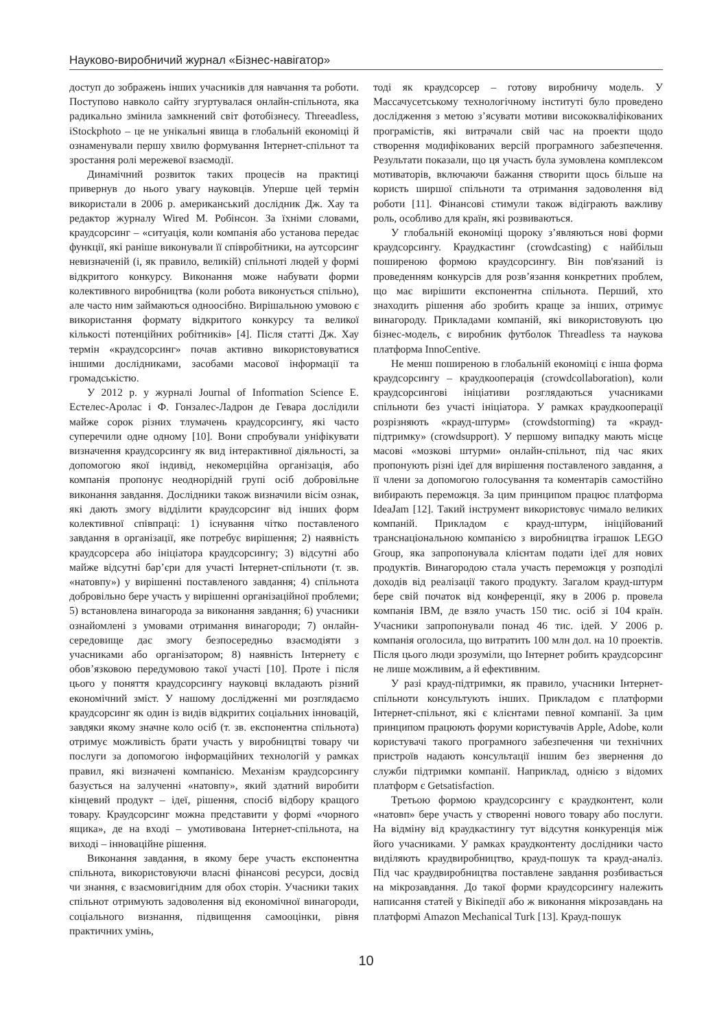Науково-виробничий журнал «Бізнес-навігатор»
доступ до зображень інших учасників для навчання та роботи. Поступово навколо сайту згуртувалася онлайн-спільнота, яка радикально змінила замкнений світ фотобізнесу. Threeadless, iStockphoto – це не унікальні явища в глобальній економіці й ознаменували першу хвилю формування Інтернет-спільнот та зростання ролі мережевої взаємодії.
Динамічний розвиток таких процесів на практиці привернув до нього увагу науковців. Уперше цей термін використали в 2006 р. американський дослідник Дж. Хау та редактор журналу Wired М. Робінсон. За їхніми словами, краудсорсинг – «ситуація, коли компанія або установа передає функції, які раніше виконували її співробітники, на аутсорсинг невизначеній (і, як правило, великій) спільноті людей у формі відкритого конкурсу. Виконання може набувати форми колективного виробництва (коли робота виконується спільно), але часто ним займаються одноосібно. Вирішальною умовою є використання формату відкритого конкурсу та великої кількості потенційних робітників» [4]. Після статті Дж. Хау термін «краудсорсинг» почав активно використовуватися іншими дослідниками, засобами масової інформації та громадськістю.
У 2012 р. у журналі Journal of Information Science Е. Естелес-Аролас і Ф. Гонзалес-Ладрон де Гевара дослідили майже сорок різних тлумачень краудсорсингу, які часто суперечили одне одному [10]. Вони спробували уніфікувати визначення краудсорсингу як вид інтерактивної діяльності, за допомогою якої індивід, некомерційна організація, або компанія пропонує неоднорідній групі осіб добровільне виконання завдання. Дослідники також визначили вісім ознак, які дають змогу відділити краудсорсинг від інших форм колективної співпраці: 1) існування чітко поставленого завдання в організації, яке потребує вирішення; 2) наявність краудсорсера або ініціатора краудсорсингу; 3) відсутні або майже відсутні бар’єри для участі Інтернет-спільноти (т. зв. «натовпу») у вирішенні поставленого завдання; 4) спільнота добровільно бере участь у вирішенні організаційної проблеми; 5) встановлена винагорода за виконання завдання; 6) учасники ознайомлені з умовами отримання винагороди; 7) онлайн-середовище дає змогу безпосередньо взаємодіяти з учасниками або організатором; 8) наявність Інтернету є обов’язковою передумовою такої участі [10]. Проте і після цього у поняття краудсорсингу науковці вкладають різний економічний зміст. У нашому дослідженні ми розглядаємо краудсорсинг як один із видів відкритих соціальних інновацій, завдяки якому значне коло осіб (т. зв. експонентна спільнота) отримує можливість брати участь у виробництві товару чи послуги за допомогою інформаційних технологій у рамках правил, які визначені компанією. Механізм краудсорсингу базується на залученні «натовпу», який здатний виробити кінцевий продукт – ідеї, рішення, спосіб відбору кращого товару. Краудсорсинг можна представити у формі «чорного ящика», де на вході – умотивована Інтернет-спільнота, на виході – інноваційне рішення.
Виконання завдання, в якому бере участь експонентна спільнота, використовуючи власні фінансові ресурси, досвід чи знання, є взаємовигідним для обох сторін. Учасники таких спільнот отримують задоволення від економічної винагороди, соціального визнання, підвищення самооцінки, рівня практичних умінь,
тоді як краудсорсер – готову виробничу модель. У Массачусетському технологічному інституті було проведено дослідження з метою з’ясувати мотиви висококваліфікованих програмістів, які витрачали свій час на проекти щодо створення модифікованих версій програмного забезпечення. Результати показали, що ця участь була зумовлена комплексом мотиваторів, включаючи бажання створити щось більше на користь ширшої спільноти та отримання задоволення від роботи [11]. Фінансові стимули також відіграють важливу роль, особливо для країн, які розвиваються.
У глобальній економіці щороку з’являються нові форми краудсорсингу. Краудкастинг (crowdcasting) є найбільш поширеною формою краудсорсингу. Він пов'язаний із проведенням конкурсів для розв’язання конкретних проблем, що має вирішити експонентна спільнота. Перший, хто знаходить рішення або зробить краще за інших, отримує винагороду. Прикладами компаній, які використовують цю бізнес-модель, є виробник футболок Threadless та наукова платформа InnoCentive.
Не менш поширеною в глобальній економіці є інша форма краудсорсингу – краудкооперація (crowdcollaboration), коли краудсорсингові ініціативи розглядаються учасниками спільноти без участі ініціатора. У рамках краудкооперації розрізняють «крауд-штурм» (crowdstorming) та «крауд-підтримку» (crowdsupport). У першому випадку мають місце масові «мозкові штурми» онлайн-спільнот, під час яких пропонують різні ідеї для вирішення поставленого завдання, а її члени за допомогою голосування та коментарів самостійно вибирають переможця. За цим принципом працює платформа IdeaJam [12]. Такий інструмент використовує чимало великих компаній. Прикладом є крауд-штурм, ініційований транснаціональною компанією з виробництва іграшок LEGO Group, яка запропонувала клієнтам подати ідеї для нових продуктів. Винагородою стала участь переможця у розподілі доходів від реалізації такого продукту. Загалом крауд-штурм бере свій початок від конференції, яку в 2006 р. провела компанія IBM, де взяло участь 150 тис. осіб зі 104 країн. Учасники запропонували понад 46 тис. ідей. У 2006 р. компанія оголосила, що витратить 100 млн дол. на 10 проектів. Після цього люди зрозуміли, що Інтернет робить краудсорсинг не лише можливим, а й ефективним.
У разі крауд-підтримки, як правило, учасники Інтернет-спільноти консультують інших. Прикладом є платформи Інтернет-спільнот, які є клієнтами певної компанії. За цим принципом працюють форуми користувачів Apple, Adobe, коли користувачі такого програмного забезпечення чи технічних пристроїв надають консультації іншим без звернення до служби підтримки компанії. Наприклад, однією з відомих платформ є Getsatisfaction.
Третьою формою краудсорсингу є краудконтент, коли «натовп» бере участь у створенні нового товару або послуги. На відміну від краудкастингу тут відсутня конкуренція між його учасниками. У рамках краудконтенту дослідники часто виділяють краудвиробництво, крауд-пошук та крауд-аналіз. Під час краудвиробництва поставлене завдання розбивається на мікрозавдання. До такої форми краудсорсингу належить написання статей у Вікіпедії або ж виконання мікрозавдань на платформі Amazon Mechanical Turk [13]. Крауд-пошук
10